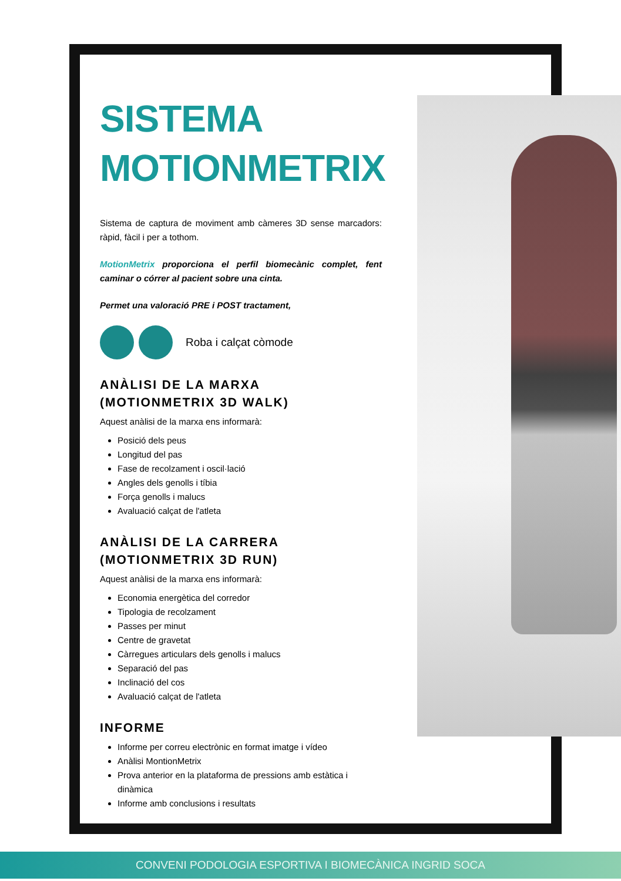SISTEMA
MOTIONMETRIX
Sistema de captura de moviment amb càmeres 3D sense marcadors: ràpid, fàcil i per a tothom.
MotionMetrix proporciona el perfil biomecànic complet, fent caminar o córrer al pacient sobre una cinta.
Permet una valoració PRE i POST tractament,
Roba i calçat còmode
ANÀLISI DE LA MARXA
(MOTIONMETRIX 3D WALK)
Aquest anàlisi de la marxa ens informarà:
Posició dels peus
Longitud del pas
Fase de recolzament i oscil·lació
Angles dels genolls i tíbia
Força genolls i malucs
Avaluació calçat de l'atleta
ANÀLISI DE LA CARRERA
(MOTIONMETRIX 3D RUN)
Aquest anàlisi de la marxa ens informarà:
Economia energètica del corredor
Tipologia de recolzament
Passes per minut
Centre de gravetat
Càrregues articulars dels genolls i malucs
Separació del pas
Inclinació del cos
Avaluació calçat de l'atleta
INFORME
Informe per correu electrònic en format imatge i vídeo
Anàlisi MontionMetrix
Prova anterior en la plataforma de pressions amb estàtica i dinàmica
Informe amb conclusions i resultats
CONVENI PODOLOGIA ESPORTIVA I BIOMECÀNICA INGRID SOCA